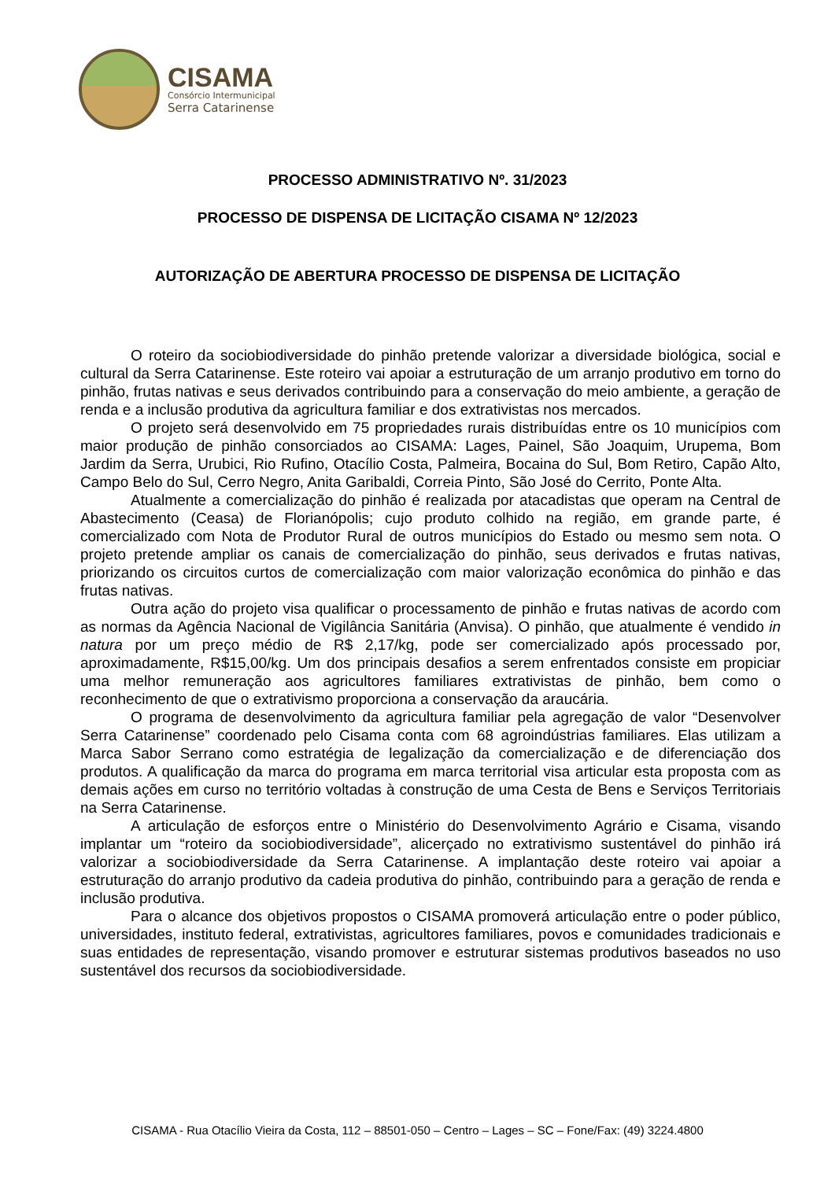CISAMA
Consórcio Intermunicipal
Serra Catarinense
PROCESSO ADMINISTRATIVO Nº. 31/2023
PROCESSO DE DISPENSA DE LICITAÇÃO CISAMA Nº 12/2023
AUTORIZAÇÃO DE ABERTURA PROCESSO DE DISPENSA DE LICITAÇÃO
O roteiro da sociobiodiversidade do pinhão pretende valorizar a diversidade biológica, social e cultural da Serra Catarinense. Este roteiro vai apoiar a estruturação de um arranjo produtivo em torno do pinhão, frutas nativas e seus derivados contribuindo para a conservação do meio ambiente, a geração de renda e a inclusão produtiva da agricultura familiar e dos extrativistas nos mercados.
O projeto será desenvolvido em 75 propriedades rurais distribuídas entre os 10 municípios com maior produção de pinhão consorciados ao CISAMA: Lages, Painel, São Joaquim, Urupema, Bom Jardim da Serra, Urubici, Rio Rufino, Otacílio Costa, Palmeira, Bocaina do Sul, Bom Retiro, Capão Alto, Campo Belo do Sul, Cerro Negro, Anita Garibaldi, Correia Pinto, São José do Cerrito, Ponte Alta.
Atualmente a comercialização do pinhão é realizada por atacadistas que operam na Central de Abastecimento (Ceasa) de Florianópolis; cujo produto colhido na região, em grande parte, é comercializado com Nota de Produtor Rural de outros municípios do Estado ou mesmo sem nota. O projeto pretende ampliar os canais de comercialização do pinhão, seus derivados e frutas nativas, priorizando os circuitos curtos de comercialização com maior valorização econômica do pinhão e das frutas nativas.
Outra ação do projeto visa qualificar o processamento de pinhão e frutas nativas de acordo com as normas da Agência Nacional de Vigilância Sanitária (Anvisa). O pinhão, que atualmente é vendido in natura por um preço médio de R$ 2,17/kg, pode ser comercializado após processado por, aproximadamente, R$15,00/kg. Um dos principais desafios a serem enfrentados consiste em propiciar uma melhor remuneração aos agricultores familiares extrativistas de pinhão, bem como o reconhecimento de que o extrativismo proporciona a conservação da araucária.
O programa de desenvolvimento da agricultura familiar pela agregação de valor “Desenvolver Serra Catarinense” coordenado pelo Cisama conta com 68 agroindústrias familiares. Elas utilizam a Marca Sabor Serrano como estratégia de legalização da comercialização e de diferenciação dos produtos. A qualificação da marca do programa em marca territorial visa articular esta proposta com as demais ações em curso no território voltadas à construção de uma Cesta de Bens e Serviços Territoriais na Serra Catarinense.
A articulação de esforços entre o Ministério do Desenvolvimento Agrário e Cisama, visando implantar um “roteiro da sociobiodiversidade”, alicerçado no extrativismo sustentável do pinhão irá valorizar a sociobiodiversidade da Serra Catarinense. A implantação deste roteiro vai apoiar a estruturação do arranjo produtivo da cadeia produtiva do pinhão, contribuindo para a geração de renda e inclusão produtiva.
Para o alcance dos objetivos propostos o CISAMA promoverá articulação entre o poder público, universidades, instituto federal, extrativistas, agricultores familiares, povos e comunidades tradicionais e suas entidades de representação, visando promover e estruturar sistemas produtivos baseados no uso sustentável dos recursos da sociobiodiversidade.
CISAMA - Rua Otacílio Vieira da Costa, 112 – 88501-050 – Centro – Lages – SC – Fone/Fax: (49) 3224.4800